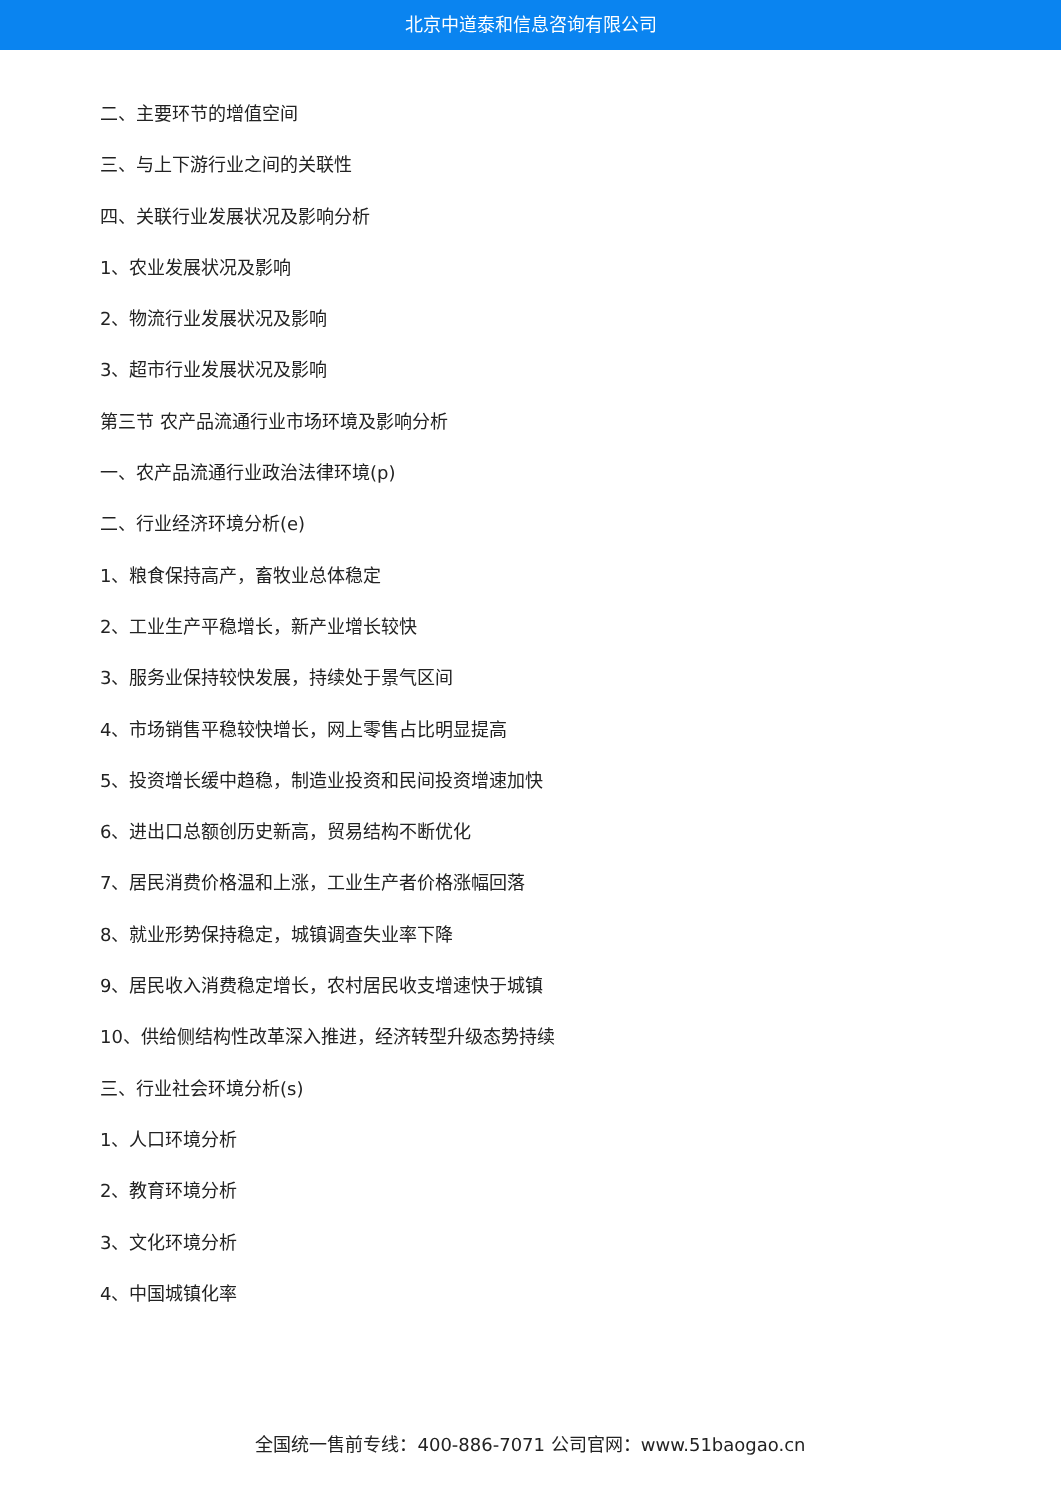北京中道泰和信息咨询有限公司
二、主要环节的增值空间
三、与上下游行业之间的关联性
四、关联行业发展状况及影响分析
1、农业发展状况及影响
2、物流行业发展状况及影响
3、超市行业发展状况及影响
第三节 农产品流通行业市场环境及影响分析
一、农产品流通行业政治法律环境(p)
二、行业经济环境分析(e)
1、粮食保持高产，畜牧业总体稳定
2、工业生产平稳增长，新产业增长较快
3、服务业保持较快发展，持续处于景气区间
4、市场销售平稳较快增长，网上零售占比明显提高
5、投资增长缓中趋稳，制造业投资和民间投资增速加快
6、进出口总额创历史新高，贸易结构不断优化
7、居民消费价格温和上涨，工业生产者价格涨幅回落
8、就业形势保持稳定，城镇调查失业率下降
9、居民收入消费稳定增长，农村居民收支增速快于城镇
10、供给侧结构性改革深入推进，经济转型升级态势持续
三、行业社会环境分析(s)
1、人口环境分析
2、教育环境分析
3、文化环境分析
4、中国城镇化率
全国统一售前专线：400-886-7071 公司官网：www.51baogao.cn